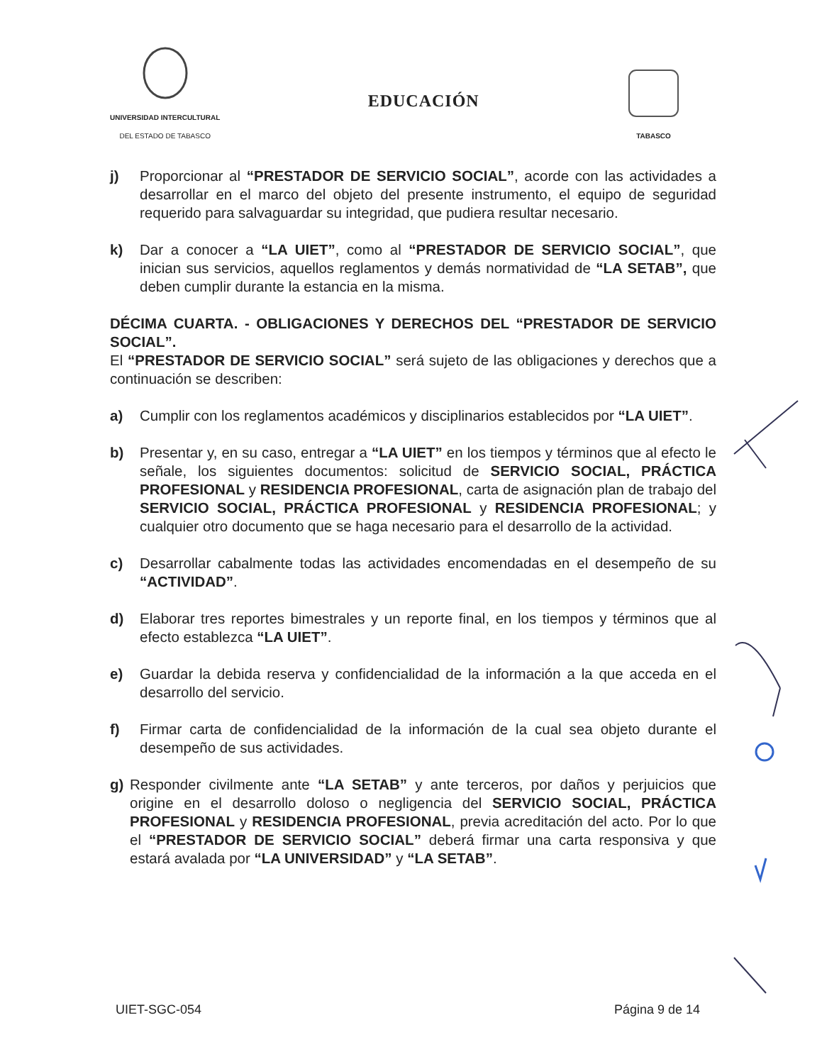UNIVERSIDAD INTERCULTURAL
DEL ESTADO DE TABASCO
EDUCACIÓN
TABASCO
j) Proporcionar al “PRESTADOR DE SERVICIO SOCIAL”, acorde con las actividades a desarrollar en el marco del objeto del presente instrumento, el equipo de seguridad requerido para salvaguardar su integridad, que pudiera resultar necesario.
k) Dar a conocer a “LA UIET”, como al “PRESTADOR DE SERVICIO SOCIAL”, que inician sus servicios, aquellos reglamentos y demás normatividad de “LA SETAB”, que deben cumplir durante la estancia en la misma.
DÉCIMA CUARTA. - OBLIGACIONES Y DERECHOS DEL “PRESTADOR DE SERVICIO SOCIAL”.
El “PRESTADOR DE SERVICIO SOCIAL” será sujeto de las obligaciones y derechos que a continuación se describen:
a) Cumplir con los reglamentos académicos y disciplinarios establecidos por “LA UIET”.
b) Presentar y, en su caso, entregar a “LA UIET” en los tiempos y términos que al efecto le señale, los siguientes documentos: solicitud de SERVICIO SOCIAL, PRÁCTICA PROFESIONAL y RESIDENCIA PROFESIONAL, carta de asignación plan de trabajo del SERVICIO SOCIAL, PRÁCTICA PROFESIONAL y RESIDENCIA PROFESIONAL; y cualquier otro documento que se haga necesario para el desarrollo de la actividad.
c) Desarrollar cabalmente todas las actividades encomendadas en el desempeño de su “ACTIVIDAD”.
d) Elaborar tres reportes bimestrales y un reporte final, en los tiempos y términos que al efecto establezca “LA UIET”.
e) Guardar la debida reserva y confidencialidad de la información a la que acceda en el desarrollo del servicio.
f) Firmar carta de confidencialidad de la información de la cual sea objeto durante el desempeño de sus actividades.
g) Responder civilmente ante “LA SETAB” y ante terceros, por daños y perjuicios que origine en el desarrollo doloso o negligencia del SERVICIO SOCIAL, PRÁCTICA PROFESIONAL y RESIDENCIA PROFESIONAL, previa acreditación del acto. Por lo que el “PRESTADOR DE SERVICIO SOCIAL” deberá firmar una carta responsiva y que estará avalada por “LA UNIVERSIDAD” y “LA SETAB”.
UIET-SGC-054 Página 9 de 14